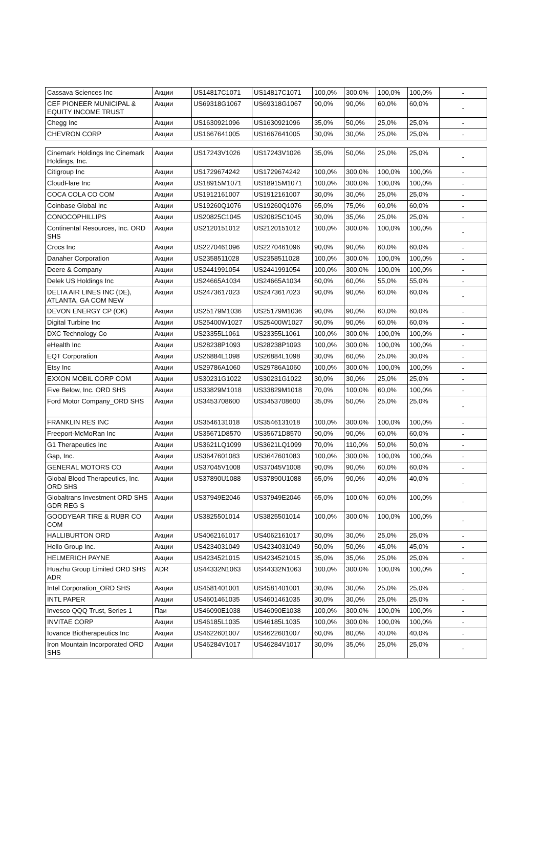| Cassava Sciences Inc | Акции | US14817C1071 | US14817C1071 | 100,0% | 300,0% | 100,0% | 100,0% | - |
| CEF PIONEER MUNICIPAL & EQUITY INCOME TRUST | Акции | US69318G1067 | US69318G1067 | 90,0% | 90,0% | 60,0% | 60,0% | - |
| Chegg Inc | Акции | US1630921096 | US1630921096 | 35,0% | 50,0% | 25,0% | 25,0% | - |
| CHEVRON CORP | Акции | US1667641005 | US1667641005 | 30,0% | 30,0% | 25,0% | 25,0% | - |
| Cinemark Holdings Inc Cinemark Holdings, Inc. | Акции | US17243V1026 | US17243V1026 | 35,0% | 50,0% | 25,0% | 25,0% | - |
| Citigroup Inc | Акции | US1729674242 | US1729674242 | 100,0% | 300,0% | 100,0% | 100,0% | - |
| CloudFlare Inc | Акции | US18915M1071 | US18915M1071 | 100,0% | 300,0% | 100,0% | 100,0% | - |
| COCA COLA CO COM | Акции | US1912161007 | US1912161007 | 30,0% | 30,0% | 25,0% | 25,0% | - |
| Coinbase Global Inc | Акции | US19260Q1076 | US19260Q1076 | 65,0% | 75,0% | 60,0% | 60,0% | - |
| CONOCOPHILLIPS | Акции | US20825C1045 | US20825C1045 | 30,0% | 35,0% | 25,0% | 25,0% | - |
| Continental Resources, Inc. ORD SHS | Акции | US2120151012 | US2120151012 | 100,0% | 300,0% | 100,0% | 100,0% | - |
| Crocs Inc | Акции | US2270461096 | US2270461096 | 90,0% | 90,0% | 60,0% | 60,0% | - |
| Danaher Corporation | Акции | US2358511028 | US2358511028 | 100,0% | 300,0% | 100,0% | 100,0% | - |
| Deere & Company | Акции | US2441991054 | US2441991054 | 100,0% | 300,0% | 100,0% | 100,0% | - |
| Delek US Holdings Inc | Акции | US24665A1034 | US24665A1034 | 60,0% | 60,0% | 55,0% | 55,0% | - |
| DELTA AIR LINES INC (DE), ATLANTA, GA COM NEW | Акции | US2473617023 | US2473617023 | 90,0% | 90,0% | 60,0% | 60,0% | - |
| DEVON ENERGY CP (OK) | Акции | US25179M1036 | US25179M1036 | 90,0% | 90,0% | 60,0% | 60,0% | - |
| Digital Turbine Inc | Акции | US25400W1027 | US25400W1027 | 90,0% | 90,0% | 60,0% | 60,0% | - |
| DXC Technology Co | Акции | US23355L1061 | US23355L1061 | 100,0% | 300,0% | 100,0% | 100,0% | - |
| eHealth Inc | Акции | US28238P1093 | US28238P1093 | 100,0% | 300,0% | 100,0% | 100,0% | - |
| EQT Corporation | Акции | US26884L1098 | US26884L1098 | 30,0% | 60,0% | 25,0% | 30,0% | - |
| Etsy Inc | Акции | US29786A1060 | US29786A1060 | 100,0% | 300,0% | 100,0% | 100,0% | - |
| EXXON MOBIL CORP COM | Акции | US30231G1022 | US30231G1022 | 30,0% | 30,0% | 25,0% | 25,0% | - |
| Five Below, Inc. ORD SHS | Акции | US33829M1018 | US33829M1018 | 70,0% | 100,0% | 60,0% | 100,0% | - |
| Ford Motor Company_ORD SHS | Акции | US3453708600 | US3453708600 | 35,0% | 50,0% | 25,0% | 25,0% | - |
| FRANKLIN RES INC | Акции | US3546131018 | US3546131018 | 100,0% | 300,0% | 100,0% | 100,0% | - |
| Freeport-McMoRan Inc | Акции | US35671D8570 | US35671D8570 | 90,0% | 90,0% | 60,0% | 60,0% | - |
| G1 Therapeutics Inc | Акции | US3621LQ1099 | US3621LQ1099 | 70,0% | 110,0% | 50,0% | 50,0% | - |
| Gap, Inc. | Акции | US3647601083 | US3647601083 | 100,0% | 300,0% | 100,0% | 100,0% | - |
| GENERAL MOTORS CO | Акции | US37045V1008 | US37045V1008 | 90,0% | 90,0% | 60,0% | 60,0% | - |
| Global Blood Therapeutics, Inc. ORD SHS | Акции | US37890U1088 | US37890U1088 | 65,0% | 90,0% | 40,0% | 40,0% | - |
| Globaltrans Investment ORD SHS GDR REG S | Акции | US37949E2046 | US37949E2046 | 65,0% | 100,0% | 60,0% | 100,0% | - |
| GOODYEAR TIRE & RUBR CO COM | Акции | US3825501014 | US3825501014 | 100,0% | 300,0% | 100,0% | 100,0% | - |
| HALLIBURTON ORD | Акции | US4062161017 | US4062161017 | 30,0% | 30,0% | 25,0% | 25,0% | - |
| Hello Group Inc. | Акции | US4234031049 | US4234031049 | 50,0% | 50,0% | 45,0% | 45,0% | - |
| HELMERICH PAYNE | Акции | US4234521015 | US4234521015 | 35,0% | 35,0% | 25,0% | 25,0% | - |
| Huazhu Group Limited ORD SHS ADR | ADR | US44332N1063 | US44332N1063 | 100,0% | 300,0% | 100,0% | 100,0% | - |
| Intel Corporation_ORD SHS | Акции | US4581401001 | US4581401001 | 30,0% | 30,0% | 25,0% | 25,0% | - |
| INTL PAPER | Акции | US4601461035 | US4601461035 | 30,0% | 30,0% | 25,0% | 25,0% | - |
| Invesco QQQ Trust, Series 1 | Паи | US46090E1038 | US46090E1038 | 100,0% | 300,0% | 100,0% | 100,0% | - |
| INVITAE CORP | Акции | US46185L1035 | US46185L1035 | 100,0% | 300,0% | 100,0% | 100,0% | - |
| Iovance Biotherapeutics Inc | Акции | US4622601007 | US4622601007 | 60,0% | 80,0% | 40,0% | 40,0% | - |
| Iron Mountain Incorporated ORD SHS | Акции | US46284V1017 | US46284V1017 | 30,0% | 35,0% | 25,0% | 25,0% | - |